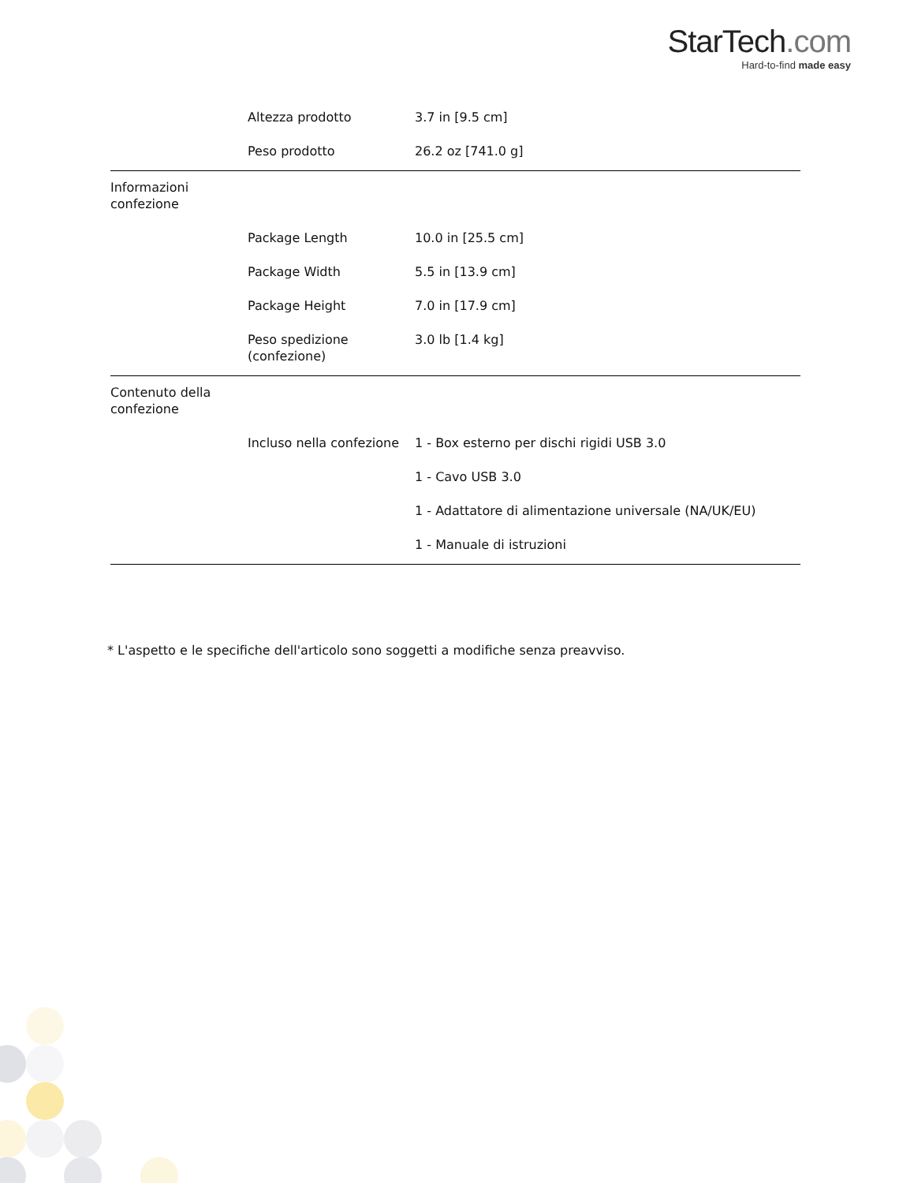StarTech.com
Hard-to-find made easy
| | Altezza prodotto | 3.7 in [9.5 cm] |
| | Peso prodotto | 26.2 oz [741.0 g] |
| Informazioni confezione | | |
| | Package Length | 10.0 in [25.5 cm] |
| | Package Width | 5.5 in [13.9 cm] |
| | Package Height | 7.0 in [17.9 cm] |
| | Peso spedizione (confezione) | 3.0 lb [1.4 kg] |
| Contenuto della confezione | | |
| | Incluso nella confezione | 1 - Box esterno per dischi rigidi USB 3.0 |
| | | 1 - Cavo USB 3.0 |
| | | 1 - Adattatore di alimentazione universale (NA/UK/EU) |
| | | 1 - Manuale di istruzioni |
* L'aspetto e le specifiche dell'articolo sono soggetti a modifiche senza preavviso.